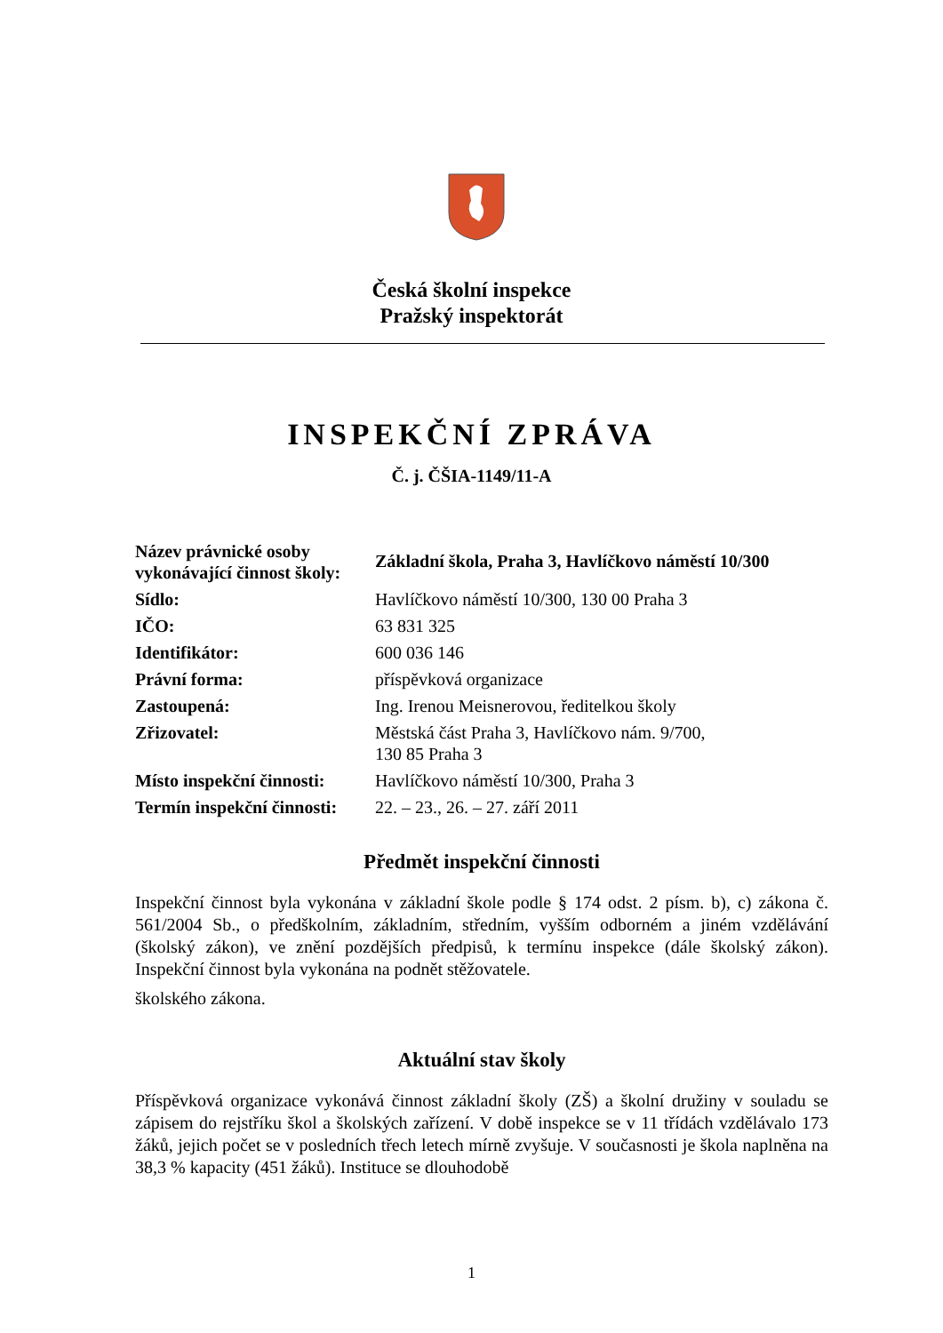Česká školní inspekce
Pražský inspektorát
INSPEKČNÍ ZPRÁVA
Č. j. ČŠIA-1149/11-A
| Název právnické osoby vykonávající činnost školy: | Základní škola, Praha 3, Havlíčkovo náměstí 10/300 |
| Sídlo: | Havlíčkovo náměstí 10/300, 130 00 Praha 3 |
| IČO: | 63 831 325 |
| Identifikátor: | 600 036 146 |
| Právní forma: | příspěvková organizace |
| Zastoupená: | Ing. Irenou Meisnerovou, ředitelkou školy |
| Zřizovatel: | Městská část Praha 3, Havlíčkovo nám. 9/700, 130 85 Praha 3 |
| Místo inspekční činnosti: | Havlíčkovo náměstí 10/300, Praha 3 |
| Termín inspekční činnosti: | 22. – 23., 26. – 27. září 2011 |
Předmět inspekční činnosti
Inspekční činnost byla vykonána v základní škole podle § 174 odst. 2 písm. b), c) zákona č. 561/2004 Sb., o předškolním, základním, středním, vyšším odborném a jiném vzdělávání (školský zákon), ve znění pozdějších předpisů, k termínu inspekce (dále školský zákon). Inspekční činnost byla vykonána na podnět stěžovatele.
školského zákona.
Aktuální stav školy
Příspěvková organizace vykonává činnost základní školy (ZŠ) a školní družiny v souladu se zápisem do rejstříku škol a školských zařízení. V době inspekce se v 11 třídách vzdělávalo 173 žáků, jejich počet se v posledních třech letech mírně zvyšuje. V současnosti je škola naplněna na 38,3 % kapacity (451 žáků). Instituce se dlouhodobě
1